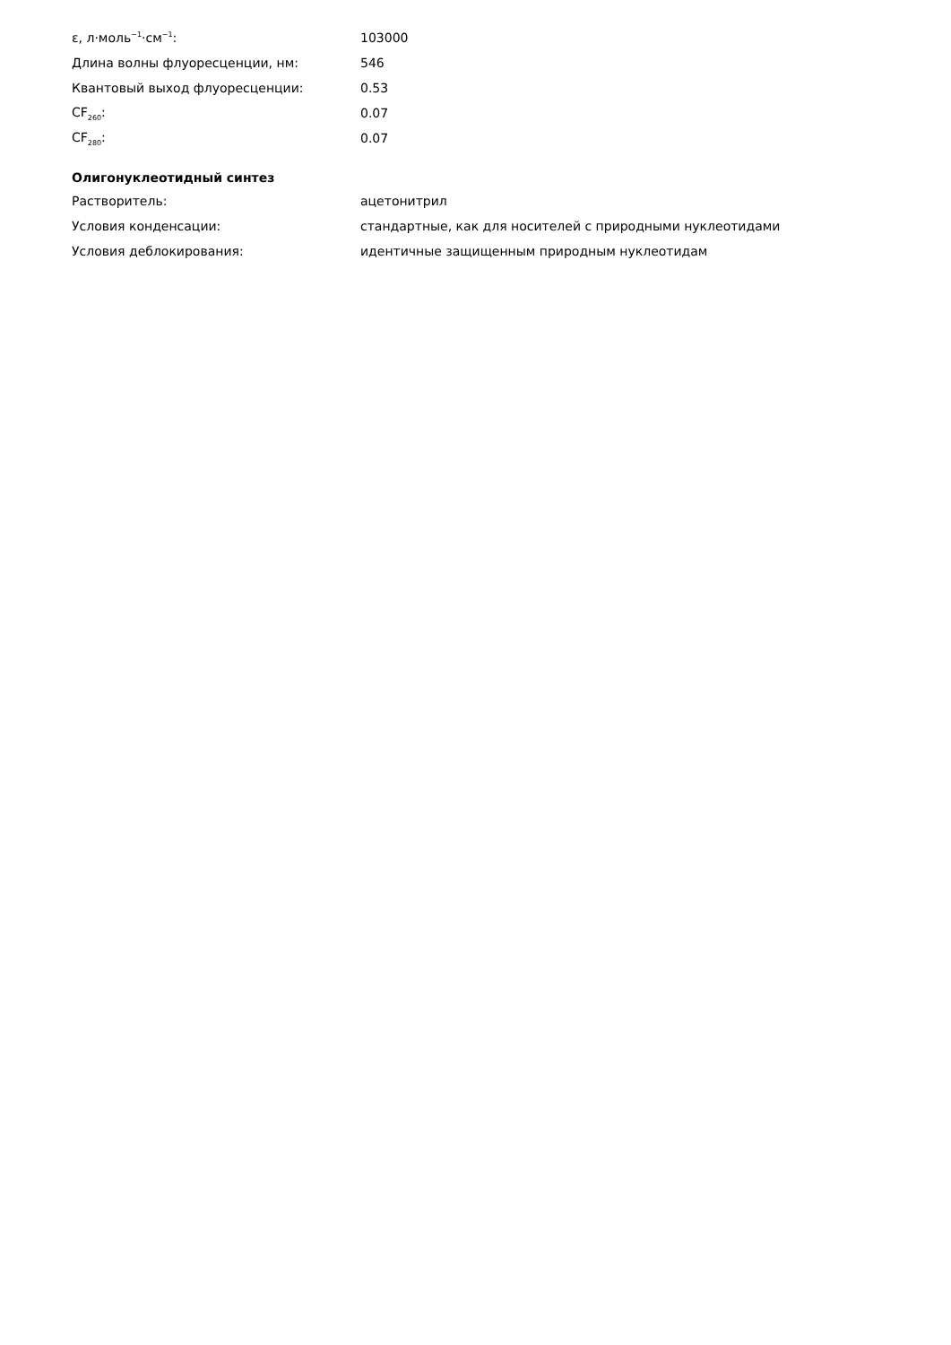| ε, л·моль<sup>−1</sup>·см<sup>−1</sup>: | 103000 |
| Длина волны флуоресценции, нм: | 546 |
| Квантовый выход флуоресценции: | 0.53 |
| CF<sub>260</sub>: | 0.07 |
| CF<sub>280</sub>: | 0.07 |
Олигонуклеотидный синтез
| Растворитель: | ацетонитрил |
| Условия конденсации: | стандартные, как для носителей с природными нуклеотидами |
| Условия деблокирования: | идентичные защищенным природным нуклеотидам |